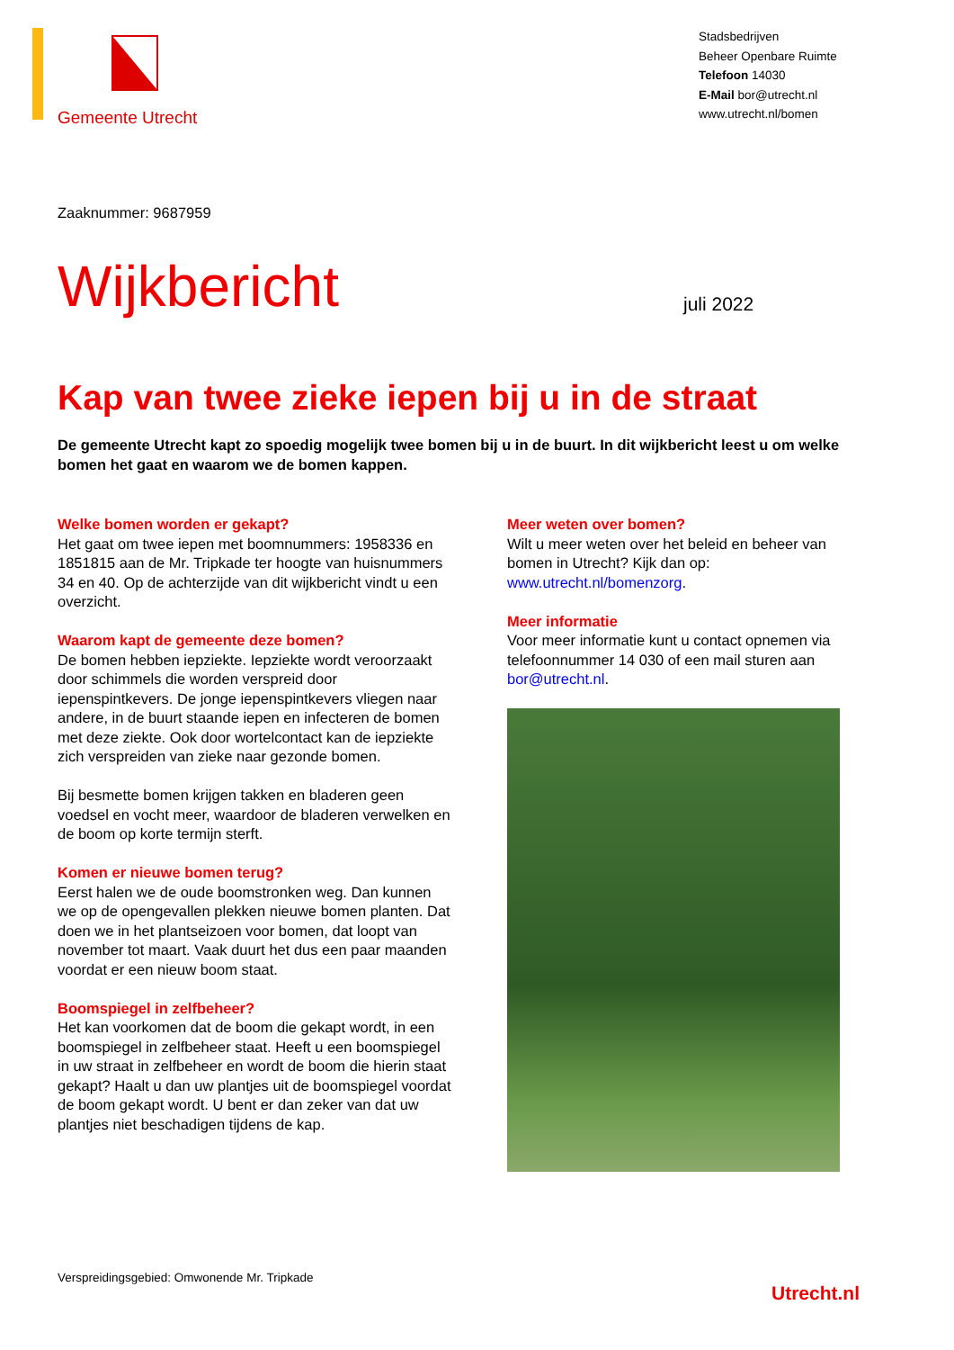Gemeente Utrecht
Stadsbedrijven
Beheer Openbare Ruimte
Telefoon 14030
E-Mail bor@utrecht.nl
www.utrecht.nl/bomen
Zaaknummer: 9687959
Wijkbericht
juli 2022
Kap van twee zieke iepen bij u in de straat
De gemeente Utrecht kapt zo spoedig mogelijk twee bomen bij u in de buurt. In dit wijkbericht leest u om welke bomen het gaat en waarom we de bomen kappen.
Welke bomen worden er gekapt?
Het gaat om twee iepen met boomnummers: 1958336 en 1851815 aan de Mr. Tripkade ter hoogte van huisnummers 34 en 40. Op de achterzijde van dit wijkbericht vindt u een overzicht.
Waarom kapt de gemeente deze bomen?
De bomen hebben iepziekte. Iepziekte wordt veroorzaakt door schimmels die worden verspreid door iepenspintkevers. De jonge iepenspintkevers vliegen naar andere, in de buurt staande iepen en infecteren de bomen met deze ziekte. Ook door wortelcontact kan de iepziekte zich verspreiden van zieke naar gezonde bomen.
Bij besmette bomen krijgen takken en bladeren geen voedsel en vocht meer, waardoor de bladeren verwelken en de boom op korte termijn sterft.
Komen er nieuwe bomen terug?
Eerst halen we de oude boomstronken weg. Dan kunnen we op de opengevallen plekken nieuwe bomen planten. Dat doen we in het plantseizoen voor bomen, dat loopt van november tot maart. Vaak duurt het dus een paar maanden voordat er een nieuw boom staat.
Boomspiegel in zelfbeheer?
Het kan voorkomen dat de boom die gekapt wordt, in een boomspiegel in zelfbeheer staat. Heeft u een boomspiegel in uw straat in zelfbeheer en wordt de boom die hierin staat gekapt? Haalt u dan uw plantjes uit de boomspiegel voordat de boom gekapt wordt. U bent er dan zeker van dat uw plantjes niet beschadigen tijdens de kap.
Meer weten over bomen?
Wilt u meer weten over het beleid en beheer van bomen in Utrecht? Kijk dan op: www.utrecht.nl/bomenzorg.
Meer informatie
Voor meer informatie kunt u contact opnemen via telefoonnummer 14 030 of een mail sturen aan bor@utrecht.nl.
Verspreidingsgebied: Omwonende Mr. Tripkade
Utrecht.nl